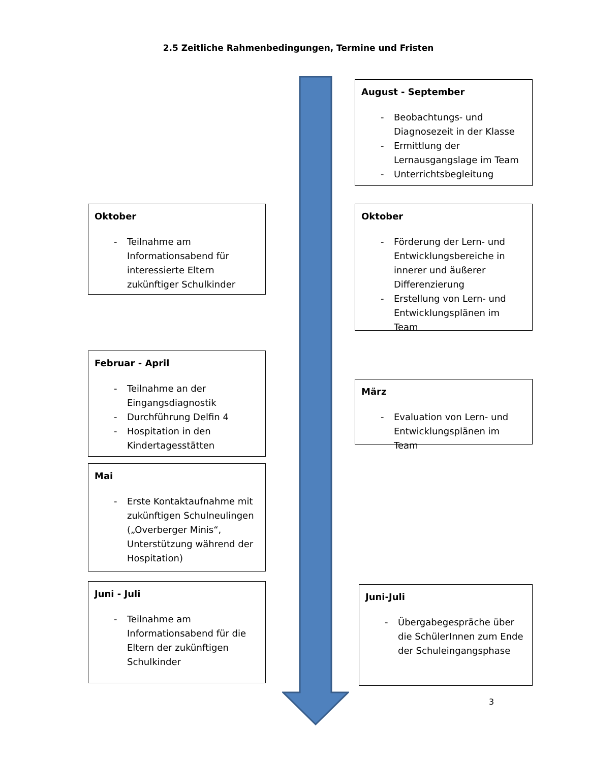2.5 Zeitliche Rahmenbedingungen, Termine und Fristen
Oktober
- Teilnahme am Informationsabend für interessierte Eltern zukünftiger Schulkinder
Februar - April
- Teilnahme an der Eingangsdiagnostik
- Durchführung Delfin 4
- Hospitation in den Kindertagesstätten
Mai
- Erste Kontaktaufnahme mit zukünftigen Schulneulingen („Overberger Minis“, Unterstützung während der Hospitation)
Juni - Juli
- Teilnahme am Informationsabend für die Eltern der zukünftigen Schulkinder
August - September
- Beobachtungs- und Diagnosezeit in der Klasse
- Ermittlung der Lernausgangslage im Team
- Unterrichtsbegleitung
Oktober
- Förderung der Lern- und Entwicklungsbereiche in innerer und äußerer Differenzierung
- Erstellung von Lern- und Entwicklungsplänen im Team
März
- Evaluation von Lern- und Entwicklungsplänen im Team
Juni-Juli
- Übergabegespräche über die SchülerInnen zum Ende der Schuleingangsphase
3